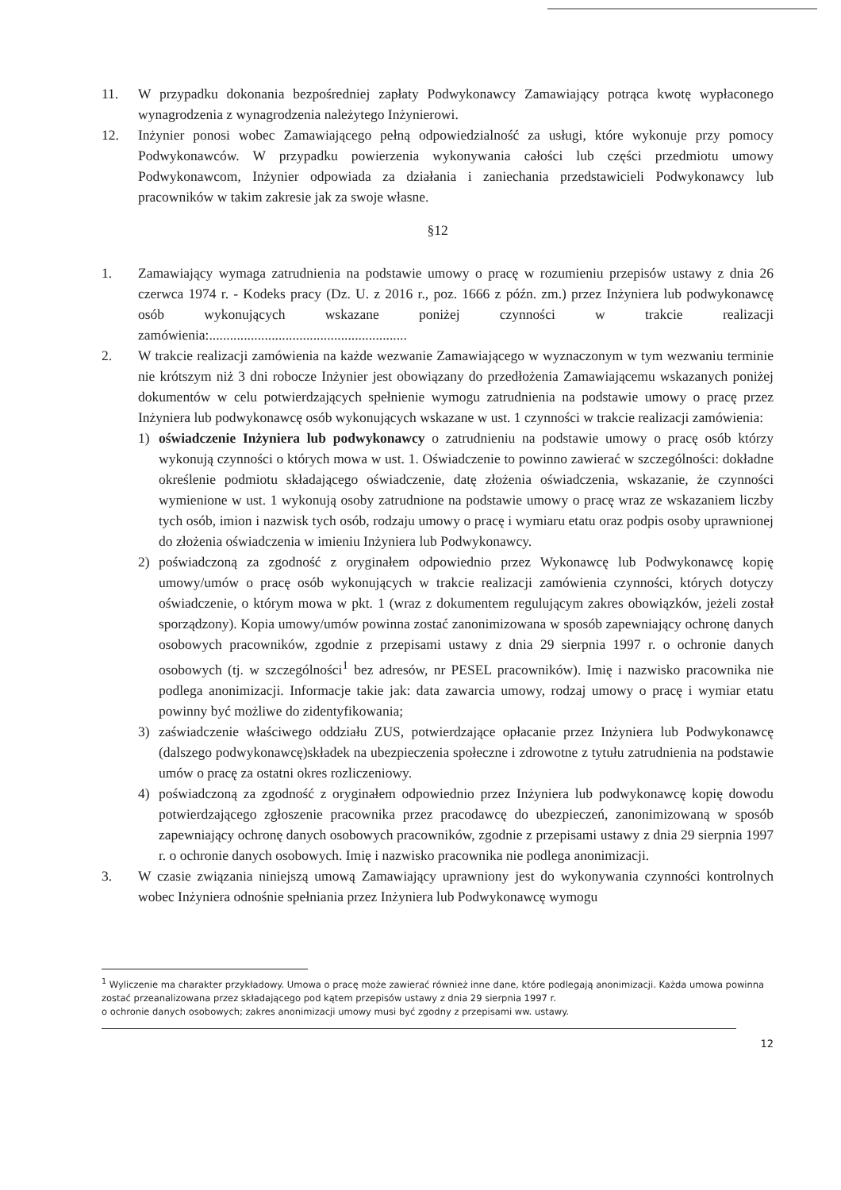11. W przypadku dokonania bezpośredniej zapłaty Podwykonawcy Zamawiający potrąca kwotę wypłaconego wynagrodzenia z wynagrodzenia należytego Inżynierowi.
12. Inżynier ponosi wobec Zamawiającego pełną odpowiedzialność za usługi, które wykonuje przy pomocy Podwykonawców. W przypadku powierzenia wykonywania całości lub części przedmiotu umowy Podwykonawcom, Inżynier odpowiada za działania i zaniechania przedstawicieli Podwykonawcy lub pracowników w takim zakresie jak za swoje własne.
§12
1. Zamawiający wymaga zatrudnienia na podstawie umowy o pracę w rozumieniu przepisów ustawy z dnia 26 czerwca 1974 r. - Kodeks pracy (Dz. U. z 2016 r., poz. 1666 z późn. zm.) przez Inżyniera lub podwykonawcę osób wykonujących wskazane poniżej czynności w trakcie realizacji zamówienia:.........................................................
2. W trakcie realizacji zamówienia na każde wezwanie Zamawiającego w wyznaczonym w tym wezwaniu terminie nie krótszym niż 3 dni robocze Inżynier jest obowiązany do przedłożenia Zamawiającemu wskazanych poniżej dokumentów w celu potwierdzających spełnienie wymogu zatrudnienia na podstawie umowy o pracę przez Inżyniera lub podwykonawcę osób wykonujących wskazane w ust. 1 czynności w trakcie realizacji zamówienia:
1) oświadczenie Inżyniera lub podwykonawcy o zatrudnieniu na podstawie umowy o pracę osób którzy wykonują czynności o których mowa w ust. 1. Oświadczenie to powinno zawierać w szczególności: dokładne określenie podmiotu składającego oświadczenie, datę złożenia oświadczenia, wskazanie, że czynności wymienione w ust. 1 wykonują osoby zatrudnione na podstawie umowy o pracę wraz ze wskazaniem liczby tych osób, imion i nazwisk tych osób, rodzaju umowy o pracę i wymiaru etatu oraz podpis osoby uprawnionej do złożenia oświadczenia w imieniu Inżyniera lub Podwykonawcy.
2) poświadczoną za zgodność z oryginałem odpowiednio przez Wykonawcę lub Podwykonawcę kopię umowy/umów o pracę osób wykonujących w trakcie realizacji zamówienia czynności, których dotyczy oświadczenie, o którym mowa w pkt. 1 (wraz z dokumentem regulującym zakres obowiązków, jeżeli został sporządzony). Kopia umowy/umów powinna zostać zanonimizowana w sposób zapewniający ochronę danych osobowych pracowników, zgodnie z przepisami ustawy z dnia 29 sierpnia 1997 r. o ochronie danych osobowych (tj. w szczególności<sup>1</sup> bez adresów, nr PESEL pracowników). Imię i nazwisko pracownika nie podlega anonimizacji. Informacje takie jak: data zawarcia umowy, rodzaj umowy o pracę i wymiar etatu powinny być możliwe do zidentyfikowania;
3) zaświadczenie właściwego oddziału ZUS, potwierdzające opłacanie przez Inżyniera lub Podwykonawcę (dalszego podwykonawcę)składek na ubezpieczenia społeczne i zdrowotne z tytułu zatrudnienia na podstawie umów o pracę za ostatni okres rozliczeniowy.
4) poświadczoną za zgodność z oryginałem odpowiednio przez Inżyniera lub podwykonawcę kopię dowodu potwierdzającego zgłoszenie pracownika przez pracodawcę do ubezpieczeń, zanonimizowaną w sposób zapewniający ochronę danych osobowych pracowników, zgodnie z przepisami ustawy z dnia 29 sierpnia 1997 r. o ochronie danych osobowych. Imię i nazwisko pracownika nie podlega anonimizacji.
3. W czasie związania niniejszą umową Zamawiający uprawniony jest do wykonywania czynności kontrolnych wobec Inżyniera odnośnie spełniania przez Inżyniera lub Podwykonawcę wymogu
<sup>1</sup> Wyliczenie ma charakter przykładowy. Umowa o pracę może zawierać również inne dane, które podlegają anonimizacji. Każda umowa powinna zostać przeanalizowana przez składającego pod kątem przepisów ustawy z dnia 29 sierpnia 1997 r.
o ochronie danych osobowych; zakres anonimizacji umowy musi być zgodny z przepisami ww. ustawy.
12